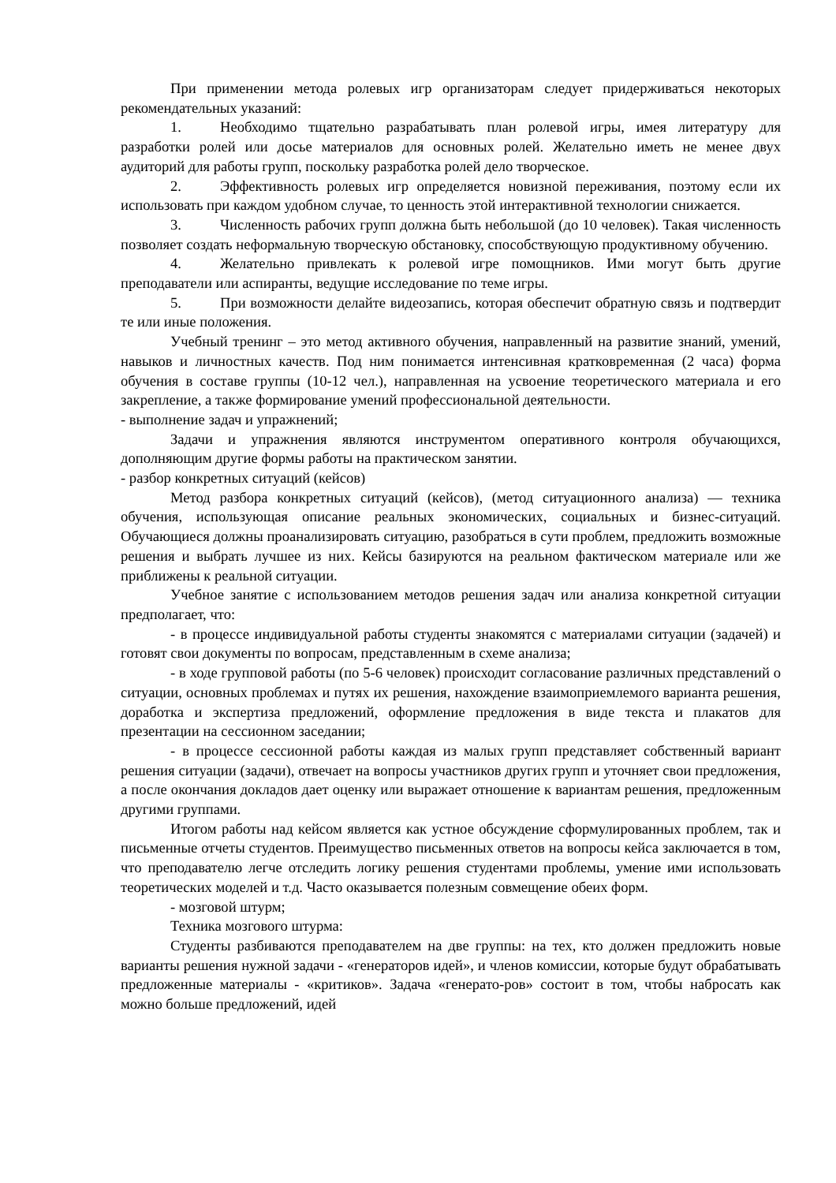При применении метода ролевых игр организаторам следует придерживаться некоторых рекомендательных указаний:
1. Необходимо тщательно разрабатывать план ролевой игры, имея литературу для разработки ролей или досье материалов для основных ролей. Желательно иметь не менее двух аудиторий для работы групп, поскольку разработка ролей дело творческое.
2. Эффективность ролевых игр определяется новизной переживания, поэтому если их использовать при каждом удобном случае, то ценность этой интерактивной технологии снижается.
3. Численность рабочих групп должна быть небольшой (до 10 человек). Такая численность позволяет создать неформальную творческую обстановку, способствующую продуктивному обучению.
4. Желательно привлекать к ролевой игре помощников. Ими могут быть другие преподаватели или аспиранты, ведущие исследование по теме игры.
5. При возможности делайте видеозапись, которая обеспечит обратную связь и подтвердит те или иные положения.
Учебный тренинг – это метод активного обучения, направленный на развитие знаний, умений, навыков и личностных качеств. Под ним понимается интенсивная кратковременная (2 часа) форма обучения в составе группы (10-12 чел.), направленная на усвоение теоретического материала и его закрепление, а также формирование умений профессиональной деятельности.
- выполнение задач и упражнений;
Задачи и упражнения являются инструментом оперативного контроля обучающихся, дополняющим другие формы работы на практическом занятии.
- разбор конкретных ситуаций (кейсов)
Метод разбора конкретных ситуаций (кейсов), (метод ситуационного анализа) — техника обучения, использующая описание реальных экономических, социальных и бизнес-ситуаций. Обучающиеся должны проанализировать ситуацию, разобраться в сути проблем, предложить возможные решения и выбрать лучшее из них. Кейсы базируются на реальном фактическом материале или же приближены к реальной ситуации.
Учебное занятие с использованием методов решения задач или анализа конкретной ситуации предполагает, что:
- в процессе индивидуальной работы студенты знакомятся с материалами ситуации (задачей) и готовят свои документы по вопросам, представленным в схеме анализа;
- в ходе групповой работы (по 5-6 человек) происходит согласование различных представлений о ситуации, основных проблемах и путях их решения, нахождение взаимоприемлемого варианта решения, доработка и экспертиза предложений, оформление предложения в виде текста и плакатов для презентации на сессионном заседании;
- в процессе сессионной работы каждая из малых групп представляет собственный вариант решения ситуации (задачи), отвечает на вопросы участников других групп и уточняет свои предложения, а после окончания докладов дает оценку или выражает отношение к вариантам решения, предложенным другими группами.
Итогом работы над кейсом является как устное обсуждение сформулированных проблем, так и письменные отчеты студентов. Преимущество письменных ответов на вопросы кейса заключается в том, что преподавателю легче отследить логику решения студентами проблемы, умение ими использовать теоретических моделей и т.д. Часто оказывается полезным совмещение обеих форм.
- мозговой штурм;
Техника мозгового штурма:
Студенты разбиваются преподавателем на две группы: на тех, кто должен предложить новые варианты решения нужной задачи - «генераторов идей», и членов комиссии, которые будут обрабатывать предложенные материалы - «критиков». Задача «генерато-ров» состоит в том, чтобы набросать как можно больше предложений, идей